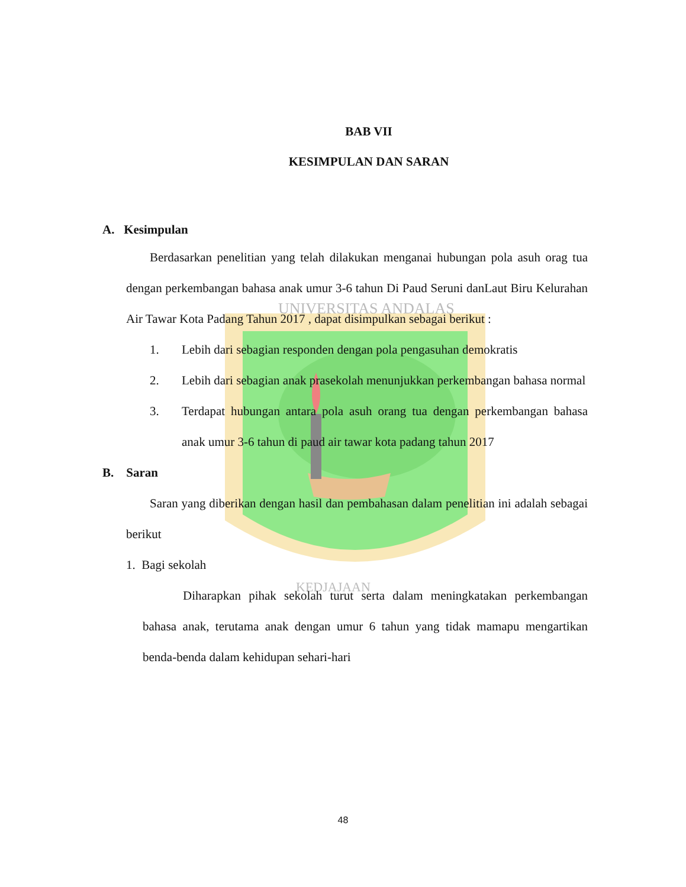UNIVERSITAS ANDALAS
KEDJAJAAN
BAB VII
KESIMPULAN DAN SARAN
A. Kesimpulan
Berdasarkan penelitian yang telah dilakukan menganai hubungan pola asuh orag tua dengan perkembangan bahasa anak umur 3-6 tahun Di Paud Seruni danLaut Biru Kelurahan Air Tawar Kota Padang Tahun 2017 , dapat disimpulkan sebagai berikut :
1. Lebih dari sebagian responden dengan pola pengasuhan demokratis
2. Lebih dari sebagian anak prasekolah menunjukkan perkembangan bahasa normal
3. Terdapat hubungan antara pola asuh orang tua dengan perkembangan bahasa anak umur 3-6 tahun di paud air tawar kota padang tahun 2017
B. Saran
Saran yang diberikan dengan hasil dan pembahasan dalam penelitian ini adalah sebagai berikut
1. Bagi sekolah
Diharapkan pihak sekolah turut serta dalam meningkatakan perkembangan bahasa anak, terutama anak dengan umur 6 tahun yang tidak mamapu mengartikan benda-benda dalam kehidupan sehari-hari
48